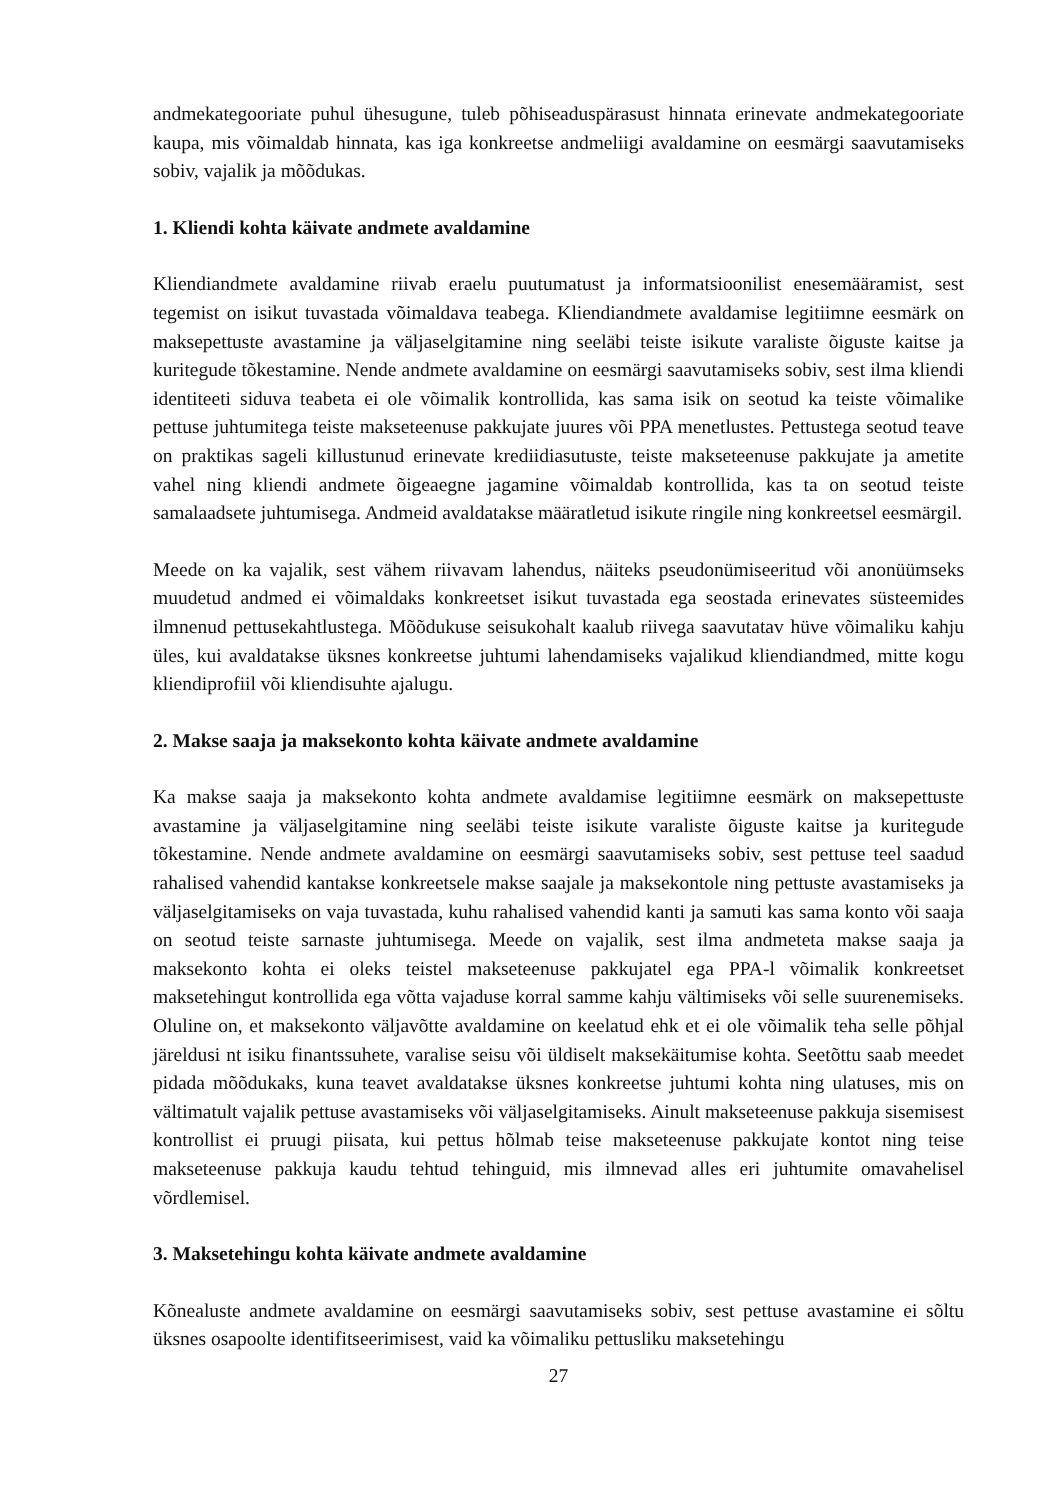andmekategooriate puhul ühesugune, tuleb põhiseaduspärasust hinnata erinevate andmekategooriate kaupa, mis võimaldab hinnata, kas iga konkreetse andmeliigi avaldamine on eesmärgi saavutamiseks sobiv, vajalik ja mõõdukas.
1. Kliendi kohta käivate andmete avaldamine
Kliendiandmete avaldamine riivab eraelu puutumatust ja informatsioonilist enesemääramist, sest tegemist on isikut tuvastada võimaldava teabega. Kliendiandmete avaldamise legitiimne eesmärk on maksepettuste avastamine ja väljaselgitamine ning seeläbi teiste isikute varaliste õiguste kaitse ja kuritegude tõkestamine. Nende andmete avaldamine on eesmärgi saavutamiseks sobiv, sest ilma kliendi identiteeti siduva teabeta ei ole võimalik kontrollida, kas sama isik on seotud ka teiste võimalike pettuse juhtumitega teiste makseteenuse pakkujate juures või PPA menetlustes. Pettustega seotud teave on praktikas sageli killustunud erinevate krediidiasutuste, teiste makseteenuse pakkujate ja ametite vahel ning kliendi andmete õigeaegne jagamine võimaldab kontrollida, kas ta on seotud teiste samalaadsete juhtumisega. Andmeid avaldatakse määratletud isikute ringile ning konkreetsel eesmärgil.
Meede on ka vajalik, sest vähem riivavam lahendus, näiteks pseudonümiseeritud või anonüümseks muudetud andmed ei võimaldaks konkreetset isikut tuvastada ega seostada erinevates süsteemides ilmnenud pettusekahtlustega. Mõõdukuse seisukohalt kaalub riivega saavutatav hüve võimaliku kahju üles, kui avaldatakse üksnes konkreetse juhtumi lahendamiseks vajalikud kliendiandmed, mitte kogu kliendiprofiil või kliendisuhte ajalugu.
2. Makse saaja ja maksekonto kohta käivate andmete avaldamine
Ka makse saaja ja maksekonto kohta andmete avaldamise legitiimne eesmärk on maksepettuste avastamine ja väljaselgitamine ning seeläbi teiste isikute varaliste õiguste kaitse ja kuritegude tõkestamine. Nende andmete avaldamine on eesmärgi saavutamiseks sobiv, sest pettuse teel saadud rahalised vahendid kantakse konkreetsele makse saajale ja maksekontole ning pettuste avastamiseks ja väljaselgitamiseks on vaja tuvastada, kuhu rahalised vahendid kanti ja samuti kas sama konto või saaja on seotud teiste sarnaste juhtumisega. Meede on vajalik, sest ilma andmeteta makse saaja ja maksekonto kohta ei oleks teistel makseteenuse pakkujatel ega PPA-l võimalik konkreetset maksetehingut kontrollida ega võtta vajaduse korral samme kahju vältimiseks või selle suurenemiseks. Oluline on, et maksekonto väljavõtte avaldamine on keelatud ehk et ei ole võimalik teha selle põhjal järeldusi nt isiku finantssuhete, varalise seisu või üldiselt maksekäitumise kohta. Seetõttu saab meedet pidada mõõdukaks, kuna teavet avaldatakse üksnes konkreetse juhtumi kohta ning ulatuses, mis on vältimatult vajalik pettuse avastamiseks või väljaselgitamiseks. Ainult makseteenuse pakkuja sisemisest kontrollist ei pruugi piisata, kui pettus hõlmab teise makseteenuse pakkujate kontot ning teise makseteenuse pakkuja kaudu tehtud tehinguid, mis ilmnevad alles eri juhtumite omavahelisel võrdlemisel.
3. Maksetehingu kohta käivate andmete avaldamine
Kõnealuste andmete avaldamine on eesmärgi saavutamiseks sobiv, sest pettuse avastamine ei sõltu üksnes osapoolte identifitseerimisest, vaid ka võimaliku pettusliku maksetehingu
27